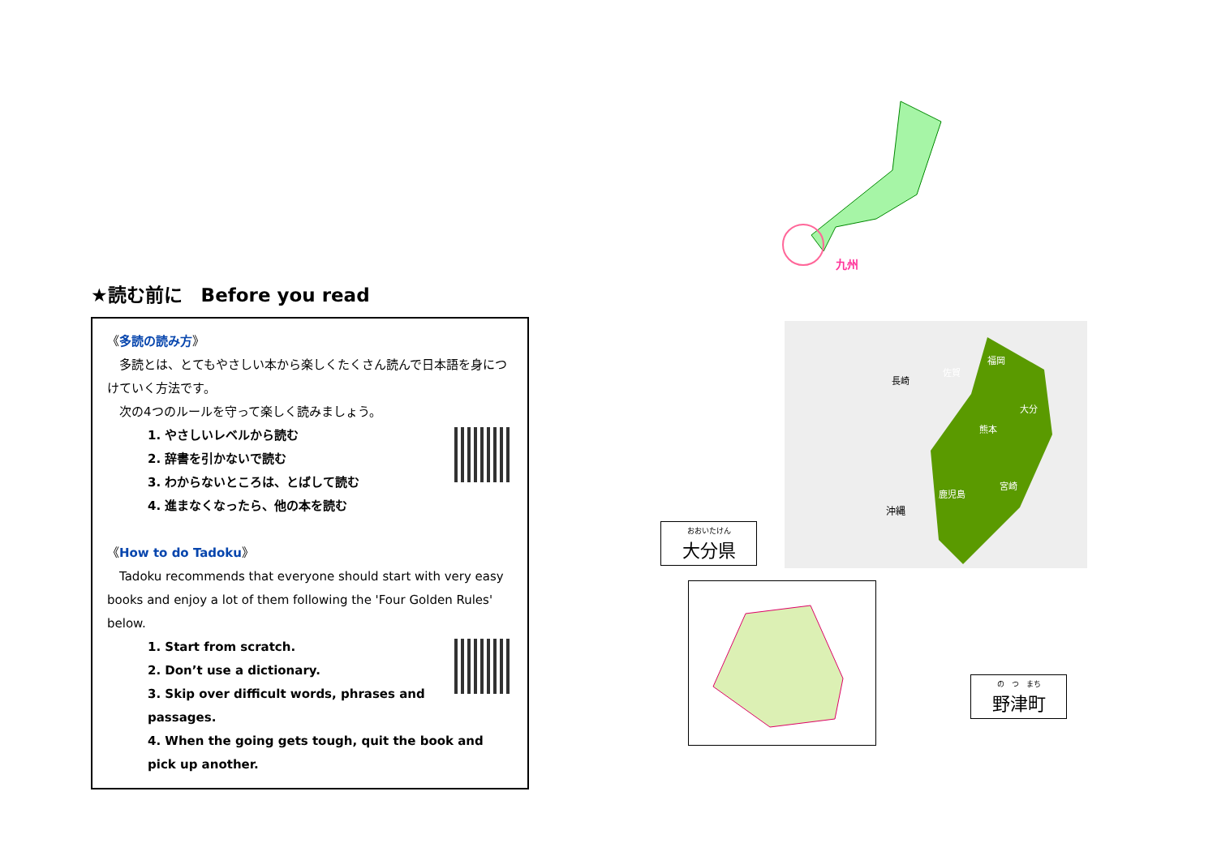★読む前に　Before you read
《多読の読み方》
　多読とは、とてもやさしい本から楽しくたくさん読んで日本語を身につけていく方法です。
　次の4つのルールを守って楽しく読みましょう。
1. やさしいレベルから読む
2. 辞書を引かないで読む
3. わからないところは、とばして読む
4. 進まなくなったら、他の本を読む
《How to do Tadoku》
　Tadoku recommends that everyone should start with very easy books and enjoy a lot of them following the 'Four Golden Rules' below.
1. Start from scratch.
2. Don’t use a dictionary.
3. Skip over difficult words, phrases and passages.
4. When the going gets tough, quit the book and pick up another.
九州
沖縄
福岡
佐賀
長崎
大分
熊本
宮崎
鹿児島
おおいたけん
大分県
の　つ　まち
野津町